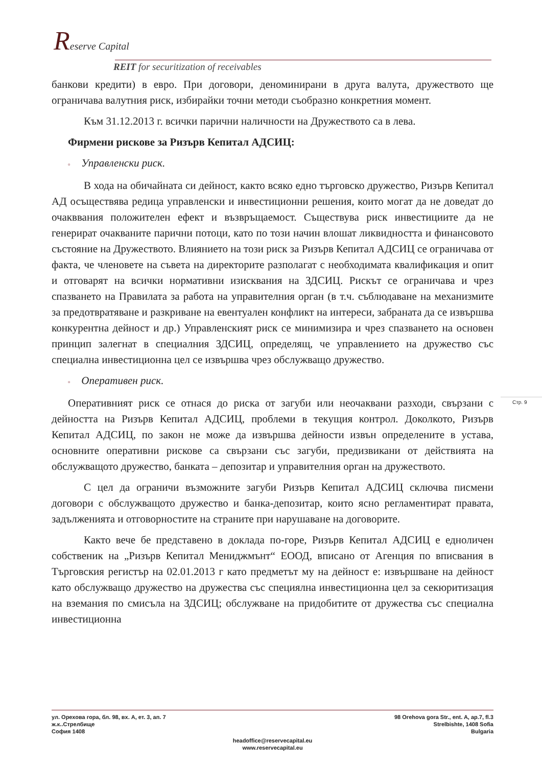Reserve Capital
REIT for securitization of receivables
банкови кредити) в евро. При договори, деноминирани в друга валута, дружеството ще ограничава валутния риск, избирайки точни методи съобразно конкретния момент.
Към 31.12.2013 г. всички парични наличности на Дружеството са в лева.
Фирмени рискове за Ризърв Кепитал АДСИЦ:
▫ Управленски риск.
В хода на обичайната си дейност, както всяко едно търговско дружество, Ризърв Кепитал АД осъществява редица управленски и инвестиционни решения, които могат да не доведат до очакввания положителен ефект и възвръщаемост. Съществува риск инвестициите да не генерират очакваните парични потоци, като по този начин влошат ликвидността и финансовото състояние на Дружеството. Влиянието на този риск за Ризърв Кепитал АДСИЦ се ограничава от факта, че членовете на съвета на директорите разполагат с необходимата квалификация и опит и отговарят на всички нормативни изисквания на ЗДСИЦ. Рискът се ограничава и чрез спазването на Правилата за работа на управителния орган (в т.ч. съблюдаване на механизмите за предотвратяване и разкриване на евентуален конфликт на интереси, забраната да се извършва конкурентна дейност и др.) Управленският риск се минимизира и чрез спазването на основен принцип залегнат в специалния ЗДСИЦ, определящ, че управлението на дружество със специална инвестиционна цел се извършва чрез обслужващо дружество.
▫ Оперативен риск.
Оперативният риск се отнася до риска от загуби или неочаквани разходи, свързани с дейността на Ризърв Кепитал АДСИЦ, проблеми в текущия контрол. Доколкото, Ризърв Кепитал АДСИЦ, по закон не може да извършва дейности извън определените в устава, основните оперативни рискове са свързани със загуби, предизвикани от действията на обслужващото дружество, банката – депозитар и управителния орган на дружеството.
С цел да ограничи възможните загуби Ризърв Кепитал АДСИЦ сключва писмени договори с обслужващото дружество и банка-депозитар, които ясно регламентират правата, задълженията и отговорностите на страните при нарушаване на договорите.
Както вече бе представено в доклада по-горе, Ризърв Кепитал АДСИЦ е едноличен собственик на „Ризърв Кепитал Мениджмънт“ ЕООД, вписано от Агенция по вписвания в Търговския регистър на 02.01.2013 г като предметът му на дейност е: извършване на дейност като обслужващо дружество на дружества със специялна инвестиционна цел за секюритизация на вземания по смисъла на ЗДСИЦ; обслужване на придобитите от дружества със специална инвестиционна
Стр. 9
ул. Орехова гора, бл. 98, вх. А, ет. 3, ап. 7
ж.к..Стрелбище
София 1408
98 Orehova gora Str., ent. A, ap.7, fl.3
Strelbishte, 1408 Sofia
Bulgaria
headoffice@reservecapital.eu
www.reservecapital.eu